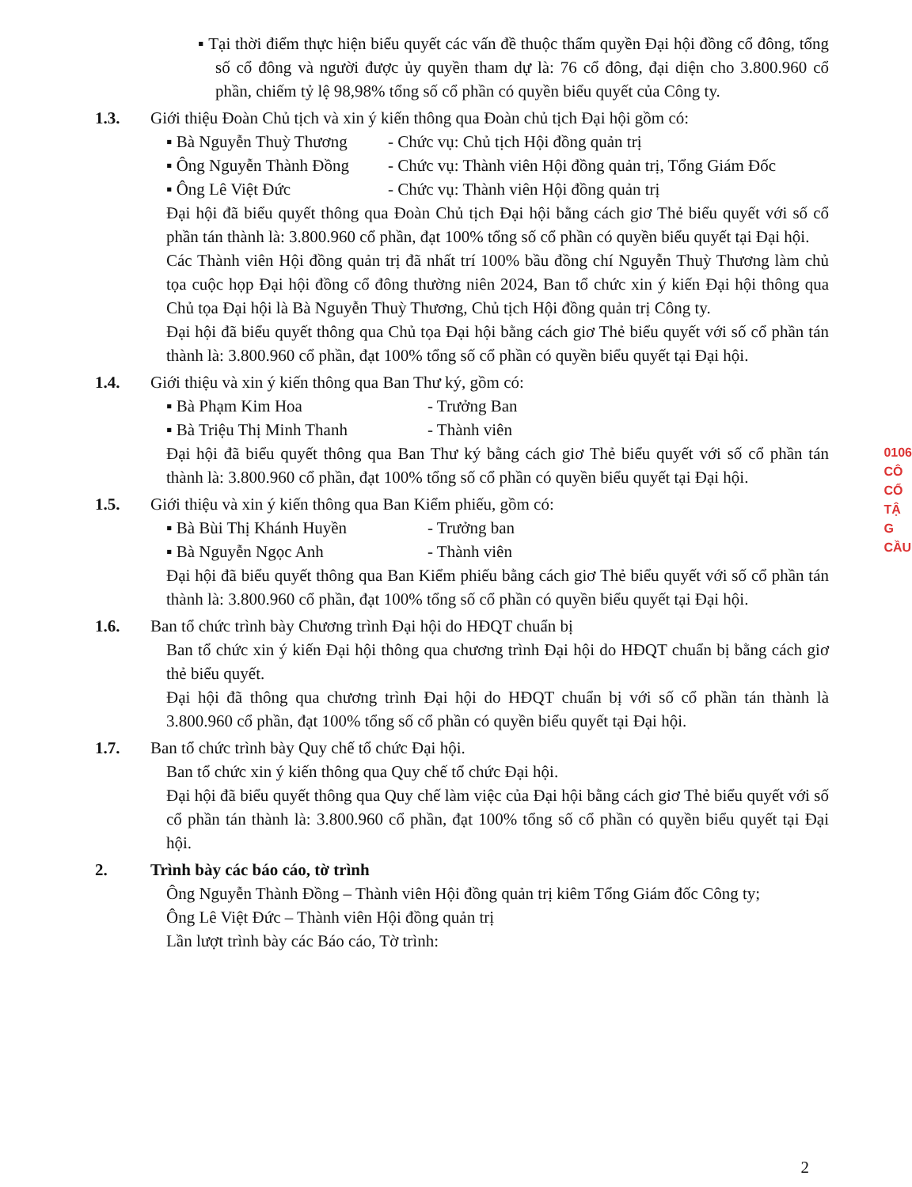▪ Tại thời điểm thực hiện biểu quyết các vấn đề thuộc thẩm quyền Đại hội đồng cổ đông, tổng số cổ đông và người được ủy quyền tham dự là: 76 cổ đông, đại diện cho 3.800.960 cổ phần, chiếm tỷ lệ 98,98% tổng số cổ phần có quyền biểu quyết của Công ty.
1.3. Giới thiệu Đoàn Chủ tịch và xin ý kiến thông qua Đoàn chủ tịch Đại hội gồm có:
▪ Bà Nguyễn Thuỳ Thương - Chức vụ: Chủ tịch Hội đồng quản trị
▪ Ông Nguyễn Thành Đồng - Chức vụ: Thành viên Hội đồng quản trị, Tổng Giám Đốc
▪ Ông Lê Việt Đức - Chức vụ: Thành viên Hội đồng quản trị
Đại hội đã biểu quyết thông qua Đoàn Chủ tịch Đại hội bằng cách giơ Thẻ biểu quyết với số cổ phần tán thành là: 3.800.960 cổ phần, đạt 100% tổng số cổ phần có quyền biểu quyết tại Đại hội.
Các Thành viên Hội đồng quản trị đã nhất trí 100% bầu đồng chí Nguyễn Thuỳ Thương làm chủ tọa cuộc họp Đại hội đồng cổ đông thường niên 2024, Ban tổ chức xin ý kiến Đại hội thông qua Chủ tọa Đại hội là Bà Nguyễn Thuỳ Thương, Chủ tịch Hội đồng quản trị Công ty.
Đại hội đã biểu quyết thông qua Chủ tọa Đại hội bằng cách giơ Thẻ biểu quyết với số cổ phần tán thành là: 3.800.960 cổ phần, đạt 100% tổng số cổ phần có quyền biểu quyết tại Đại hội.
1.4. Giới thiệu và xin ý kiến thông qua Ban Thư ký, gồm có:
▪ Bà Phạm Kim Hoa - Trưởng Ban
▪ Bà Triệu Thị Minh Thanh - Thành viên
Đại hội đã biểu quyết thông qua Ban Thư ký bằng cách giơ Thẻ biểu quyết với số cổ phần tán thành là: 3.800.960 cổ phần, đạt 100% tổng số cổ phần có quyền biểu quyết tại Đại hội.
1.5. Giới thiệu và xin ý kiến thông qua Ban Kiểm phiếu, gồm có:
▪ Bà Bùi Thị Khánh Huyền - Trưởng ban
▪ Bà Nguyễn Ngọc Anh - Thành viên
Đại hội đã biểu quyết thông qua Ban Kiểm phiếu bằng cách giơ Thẻ biểu quyết với số cổ phần tán thành là: 3.800.960 cổ phần, đạt 100% tổng số cổ phần có quyền biểu quyết tại Đại hội.
1.6. Ban tổ chức trình bày Chương trình Đại hội do HĐQT chuẩn bị
Ban tổ chức xin ý kiến Đại hội thông qua chương trình Đại hội do HĐQT chuẩn bị bằng cách giơ thẻ biểu quyết.
Đại hội đã thông qua chương trình Đại hội do HĐQT chuẩn bị với số cổ phần tán thành là 3.800.960 cổ phần, đạt 100% tổng số cổ phần có quyền biểu quyết tại Đại hội.
1.7. Ban tổ chức trình bày Quy chế tổ chức Đại hội.
Ban tổ chức xin ý kiến thông qua Quy chế tổ chức Đại hội.
Đại hội đã biểu quyết thông qua Quy chế làm việc của Đại hội bằng cách giơ Thẻ biểu quyết với số cổ phần tán thành là: 3.800.960 cổ phần, đạt 100% tổng số cổ phần có quyền biểu quyết tại Đại hội.
2. Trình bày các báo cáo, tờ trình
Ông Nguyễn Thành Đồng – Thành viên Hội đồng quản trị kiêm Tổng Giám đốc Công ty;
Ông Lê Việt Đức – Thành viên Hội đồng quản trị
Lần lượt trình bày các Báo cáo, Tờ trình:
0106
CÔ
CỔ
TẬ
G
CẦU
2